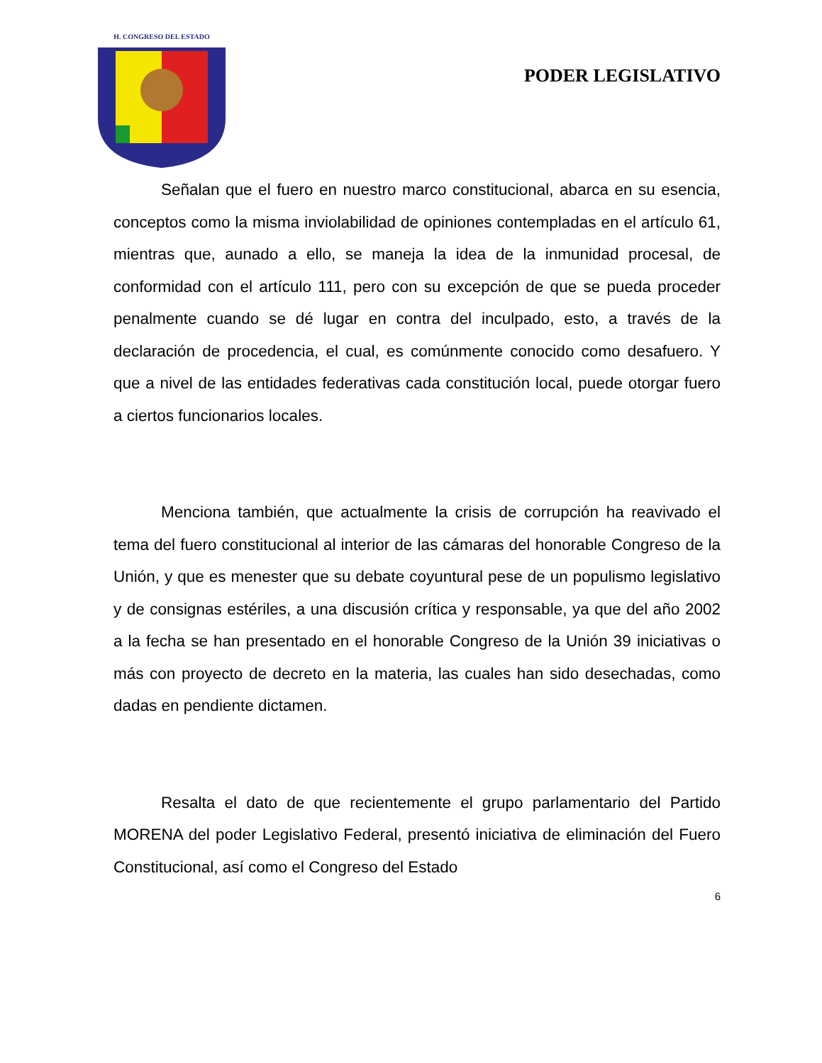H. CONGRESO DEL ESTADO
PODER LEGISLATIVO
Señalan que el fuero en nuestro marco constitucional, abarca en su esencia, conceptos como la misma inviolabilidad de opiniones contempladas en el artículo 61, mientras que, aunado a ello, se maneja la idea de la inmunidad procesal, de conformidad con el artículo 111, pero con su excepción de que se pueda proceder penalmente cuando se dé lugar en contra del inculpado, esto, a través de la declaración de procedencia, el cual, es comúnmente conocido como desafuero. Y que a nivel de las entidades federativas cada constitución local, puede otorgar fuero a ciertos funcionarios locales.
Menciona también, que actualmente la crisis de corrupción ha reavivado el tema del fuero constitucional al interior de las cámaras del honorable Congreso de la Unión, y que es menester que su debate coyuntural pese de un populismo legislativo y de consignas estériles, a una discusión crítica y responsable, ya que del año 2002 a la fecha se han presentado en el honorable Congreso de la Unión 39 iniciativas o más con proyecto de decreto en la materia, las cuales han sido desechadas, como dadas en pendiente dictamen.
Resalta el dato de que recientemente el grupo parlamentario del Partido MORENA del poder Legislativo Federal, presentó iniciativa de eliminación del Fuero Constitucional, así como el Congreso del Estado
6